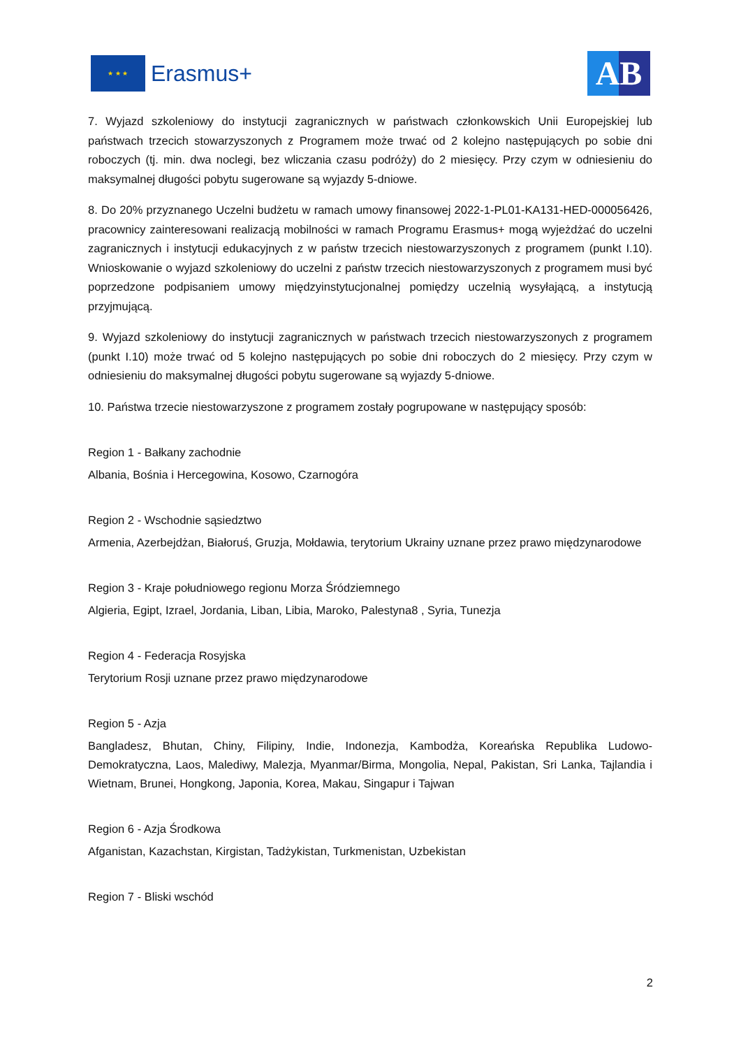★ ★ ★
Erasmus+
AB
7. Wyjazd szkoleniowy do instytucji zagranicznych w państwach członkowskich Unii Europejskiej lub państwach trzecich stowarzyszonych z Programem może trwać od 2 kolejno następujących po sobie dni roboczych (tj. min. dwa noclegi, bez wliczania czasu podróży) do 2 miesięcy. Przy czym w odniesieniu do maksymalnej długości pobytu sugerowane są wyjazdy 5-dniowe.
8. Do 20% przyznanego Uczelni budżetu w ramach umowy finansowej 2022-1-PL01-KA131-HED-000056426, pracownicy zainteresowani realizacją mobilności w ramach Programu Erasmus+ mogą wyjeżdżać do uczelni zagranicznych i instytucji edukacyjnych z w państw trzecich niestowarzyszonych z programem (punkt I.10). Wnioskowanie o wyjazd szkoleniowy do uczelni z państw trzecich niestowarzyszonych z programem musi być poprzedzone podpisaniem umowy międzyinstytucjonalnej pomiędzy uczelnią wysyłającą, a instytucją przyjmującą.
9. Wyjazd szkoleniowy do instytucji zagranicznych w państwach trzecich niestowarzyszonych z programem (punkt I.10) może trwać od 5 kolejno następujących po sobie dni roboczych do 2 miesięcy. Przy czym w odniesieniu do maksymalnej długości pobytu sugerowane są wyjazdy 5-dniowe.
10. Państwa trzecie niestowarzyszone z programem zostały pogrupowane w następujący sposób:
Region 1 - Bałkany zachodnie
Albania, Bośnia i Hercegowina, Kosowo, Czarnogóra
Region 2 - Wschodnie sąsiedztwo
Armenia, Azerbejdżan, Białoruś, Gruzja, Mołdawia, terytorium Ukrainy uznane przez prawo międzynarodowe
Region 3 - Kraje południowego regionu Morza Śródziemnego
Algieria, Egipt, Izrael, Jordania, Liban, Libia, Maroko, Palestyna8 , Syria, Tunezja
Region 4 - Federacja Rosyjska
Terytorium Rosji uznane przez prawo międzynarodowe
Region 5 - Azja
Bangladesz, Bhutan, Chiny, Filipiny, Indie, Indonezja, Kambodża, Koreańska Republika Ludowo-Demokratyczna, Laos, Malediwy, Malezja, Myanmar/Birma, Mongolia, Nepal, Pakistan, Sri Lanka, Tajlandia i Wietnam, Brunei, Hongkong, Japonia, Korea, Makau, Singapur i Tajwan
Region 6 - Azja Środkowa
Afganistan, Kazachstan, Kirgistan, Tadżykistan, Turkmenistan, Uzbekistan
Region 7 - Bliski wschód
2